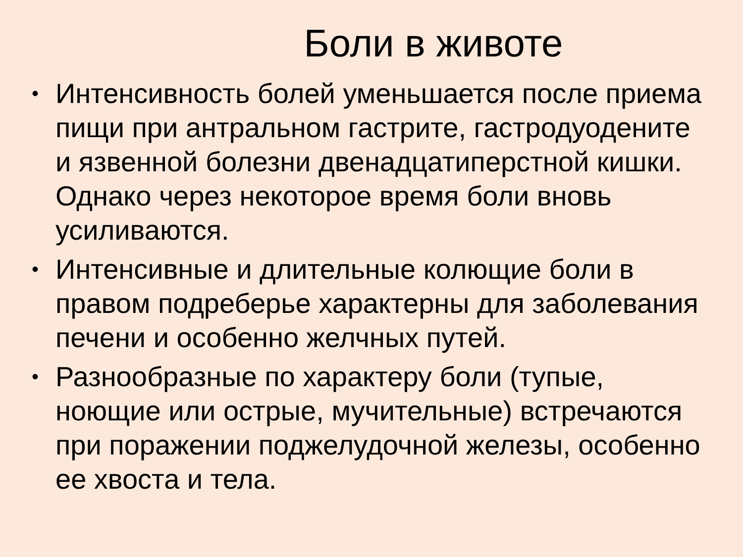Боли в животе
• Интенсивность болей уменьшается после приема пищи при антральном гастрите, гастродуодените и язвенной болезни двенадцатиперстной кишки. Однако через некоторое время боли вновь усиливаются.
• Интенсивные и длительные колющие боли в правом подреберье характерны для заболевания печени и особенно желчных путей.
• Разнообразные по характеру боли (тупые, ноющие или острые, мучительные) встречаются при поражении поджелудочной железы, особенно ее хвоста и тела.